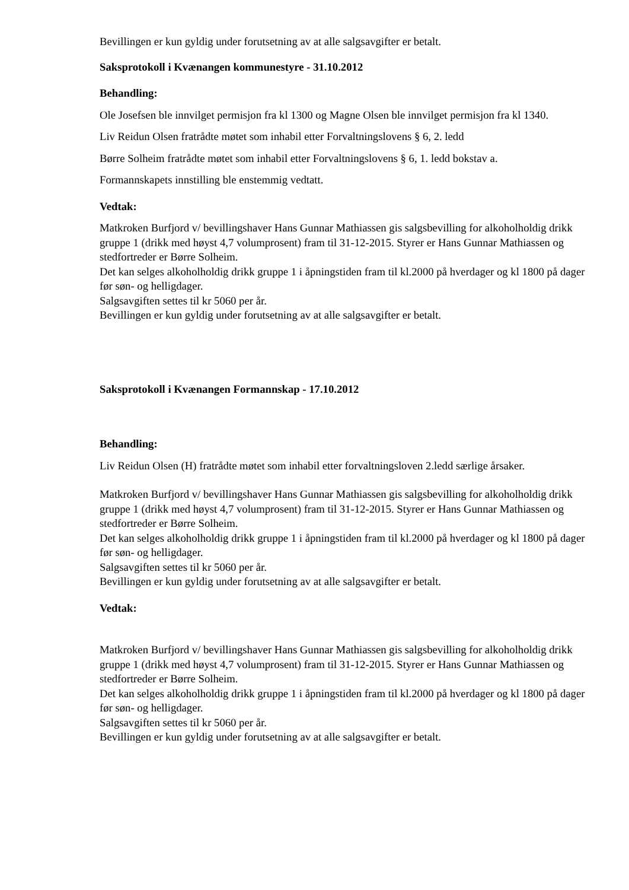Bevillingen er kun gyldig under forutsetning av at alle salgsavgifter er betalt.
Saksprotokoll i Kvænangen kommunestyre - 31.10.2012
Behandling:
Ole Josefsen ble innvilget permisjon fra kl 1300 og Magne Olsen ble innvilget permisjon fra kl 1340.
Liv Reidun Olsen fratrådte møtet som inhabil etter Forvaltningslovens § 6, 2. ledd
Børre Solheim fratrådte møtet som inhabil etter Forvaltningslovens § 6, 1. ledd bokstav a.
Formannskapets innstilling ble enstemmig vedtatt.
Vedtak:
Matkroken Burfjord v/ bevillingshaver Hans Gunnar Mathiassen gis salgsbevilling for alkoholholdig drikk gruppe 1 (drikk med høyst 4,7 volumprosent) fram til 31-12-2015. Styrer er Hans Gunnar Mathiassen og stedfortreder er Børre Solheim.
Det kan selges alkoholholdig drikk gruppe 1 i åpningstiden fram til kl.2000 på hverdager og kl 1800 på dager før søn- og helligdager.
Salgsavgiften settes til kr 5060 per år.
Bevillingen er kun gyldig under forutsetning av at alle salgsavgifter er betalt.
Saksprotokoll i Kvænangen Formannskap - 17.10.2012
Behandling:
Liv Reidun Olsen (H) fratrådte møtet som inhabil etter forvaltningsloven 2.ledd særlige årsaker.
Matkroken Burfjord v/ bevillingshaver Hans Gunnar Mathiassen gis salgsbevilling for alkoholholdig drikk gruppe 1 (drikk med høyst 4,7 volumprosent) fram til 31-12-2015. Styrer er Hans Gunnar Mathiassen og stedfortreder er Børre Solheim.
Det kan selges alkoholholdig drikk gruppe 1 i åpningstiden fram til kl.2000 på hverdager og kl 1800 på dager før søn- og helligdager.
Salgsavgiften settes til kr 5060 per år.
Bevillingen er kun gyldig under forutsetning av at alle salgsavgifter er betalt.
Vedtak:
Matkroken Burfjord v/ bevillingshaver Hans Gunnar Mathiassen gis salgsbevilling for alkoholholdig drikk gruppe 1 (drikk med høyst 4,7 volumprosent) fram til 31-12-2015. Styrer er Hans Gunnar Mathiassen og stedfortreder er Børre Solheim.
Det kan selges alkoholholdig drikk gruppe 1 i åpningstiden fram til kl.2000 på hverdager og kl 1800 på dager før søn- og helligdager.
Salgsavgiften settes til kr 5060 per år.
Bevillingen er kun gyldig under forutsetning av at alle salgsavgifter er betalt.